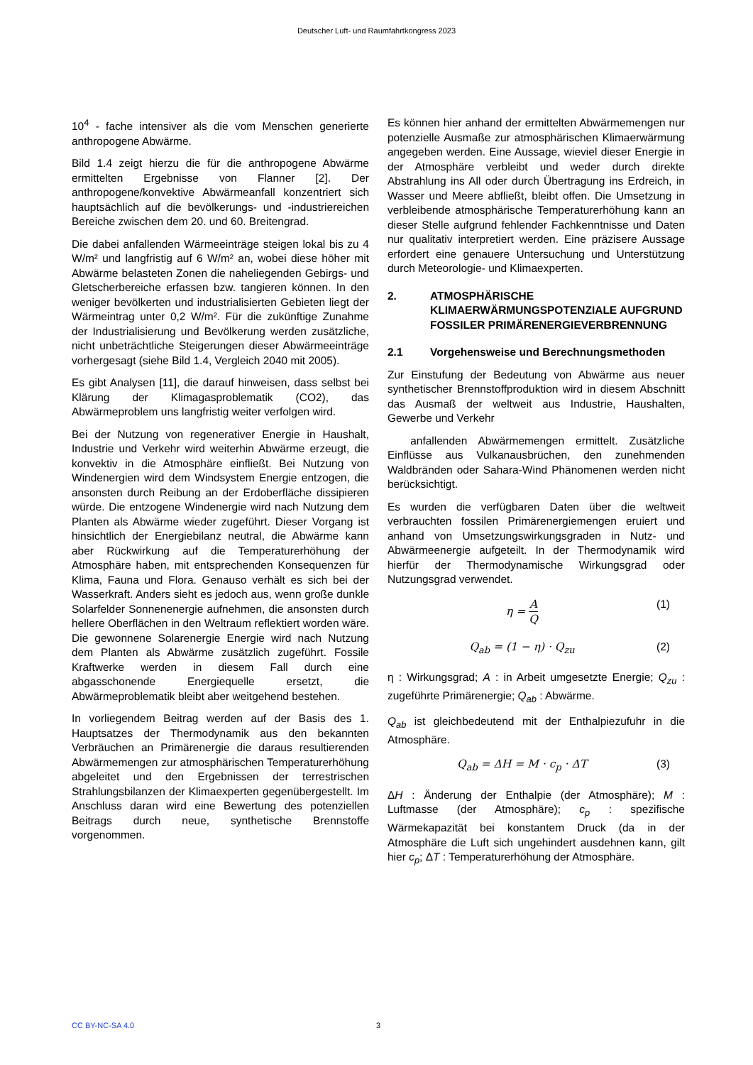Deutscher Luft- und Raumfahrtkongress 2023
10<sup>4</sup> - fache intensiver als die vom Menschen generierte anthropogene Abwärme.
Bild 1.4 zeigt hierzu die für die anthropogene Abwärme ermittelten Ergebnisse von Flanner [2]. Der anthropogene/konvektive Abwärmeanfall konzentriert sich hauptsächlich auf die bevölkerungs- und -industriereichen Bereiche zwischen dem 20. und 60. Breitengrad.
Die dabei anfallenden Wärmeeinträge steigen lokal bis zu 4 W/m² und langfristig auf 6 W/m² an, wobei diese höher mit Abwärme belasteten Zonen die naheliegenden Gebirgs- und Gletscherbereiche erfassen bzw. tangieren können. In den weniger bevölkerten und industrialisierten Gebieten liegt der Wärmeintrag unter 0,2 W/m². Für die zukünftige Zunahme der Industrialisierung und Bevölkerung werden zusätzliche, nicht unbeträchtliche Steigerungen dieser Abwärmeeinträge vorhergesagt (siehe Bild 1.4, Vergleich 2040 mit 2005).
Es gibt Analysen [11], die darauf hinweisen, dass selbst bei Klärung der Klimagasproblematik (CO2), das Abwärmeproblem uns langfristig weiter verfolgen wird.
Bei der Nutzung von regenerativer Energie in Haushalt, Industrie und Verkehr wird weiterhin Abwärme erzeugt, die konvektiv in die Atmosphäre einfließt. Bei Nutzung von Windenergien wird dem Windsystem Energie entzogen, die ansonsten durch Reibung an der Erdoberfläche dissipieren würde. Die entzogene Windenergie wird nach Nutzung dem Planten als Abwärme wieder zugeführt. Dieser Vorgang ist hinsichtlich der Energiebilanz neutral, die Abwärme kann aber Rückwirkung auf die Temperaturerhöhung der Atmosphäre haben, mit entsprechenden Konsequenzen für Klima, Fauna und Flora. Genauso verhält es sich bei der Wasserkraft. Anders sieht es jedoch aus, wenn große dunkle Solarfelder Sonnenenergie aufnehmen, die ansonsten durch hellere Oberflächen in den Weltraum reflektiert worden wäre. Die gewonnene Solarenergie Energie wird nach Nutzung dem Planten als Abwärme zusätzlich zugeführt. Fossile Kraftwerke werden in diesem Fall durch eine abgasschonende Energiequelle ersetzt, die Abwärmeproblematik bleibt aber weitgehend bestehen.
In vorliegendem Beitrag werden auf der Basis des 1. Hauptsatzes der Thermodynamik aus den bekannten Verbräuchen an Primärenergie die daraus resultierenden Abwärmemengen zur atmosphärischen Temperaturerhöhung abgeleitet und den Ergebnissen der terrestrischen Strahlungsbilanzen der Klimaexperten gegenübergestellt. Im Anschluss daran wird eine Bewertung des potenziellen Beitrags durch neue, synthetische Brennstoffe vorgenommen.
Es können hier anhand der ermittelten Abwärmemengen nur potenzielle Ausmaße zur atmosphärischen Klimaerwärmung angegeben werden. Eine Aussage, wieviel dieser Energie in der Atmosphäre verbleibt und weder durch direkte Abstrahlung ins All oder durch Übertragung ins Erdreich, in Wasser und Meere abfließt, bleibt offen. Die Umsetzung in verbleibende atmosphärische Temperaturerhöhung kann an dieser Stelle aufgrund fehlender Fachkenntnisse und Daten nur qualitativ interpretiert werden. Eine präzisere Aussage erfordert eine genauere Untersuchung und Unterstützung durch Meteorologie- und Klimaexperten.
2. ATMOSPHÄRISCHE KLIMAERWÄRMUNGSPOTENZIALE AUFGRUND FOSSILER PRIMÄRENERGIEVERBRENNUNG
2.1 Vorgehensweise und Berechnungsmethoden
Zur Einstufung der Bedeutung von Abwärme aus neuer synthetischer Brennstoffproduktion wird in diesem Abschnitt das Ausmaß der weltweit aus Industrie, Haushalten, Gewerbe und Verkehr
anfallenden Abwärmemengen ermittelt. Zusätzliche Einflüsse aus Vulkanausbrüchen, den zunehmenden Waldbränden oder Sahara-Wind Phänomenen werden nicht berücksichtigt.
Es wurden die verfügbaren Daten über die weltweit verbrauchten fossilen Primärenergiemengen eruiert und anhand von Umsetzungswirkungsgraden in Nutz- und Abwärmeenergie aufgeteilt. In der Thermodynamik wird hierfür der Thermodynamische Wirkungsgrad oder Nutzungsgrad verwendet.
η = A Q (1)
Q<sub>ab</sub> = (1 − η) · Q<sub>zu</sub> (2)
η : Wirkungsgrad; A : in Arbeit umgesetzte Energie; Q<sub>zu</sub> : zugeführte Primärenergie; Q<sub>ab</sub> : Abwärme.
Q<sub>ab</sub> ist gleichbedeutend mit der Enthalpiezufuhr in die Atmosphäre.
Q<sub>ab</sub> = ΔH = M · c<sub>p</sub> · ΔT (3)
ΔH : Änderung der Enthalpie (der Atmosphäre); M : Luftmasse (der Atmosphäre); c<sub>p</sub> : spezifische Wärmekapazität bei konstantem Druck (da in der Atmosphäre die Luft sich ungehindert ausdehnen kann, gilt hier c<sub>p</sub>; ΔT : Temperaturerhöhung der Atmosphäre.
CC BY-NC-SA 4.0 3